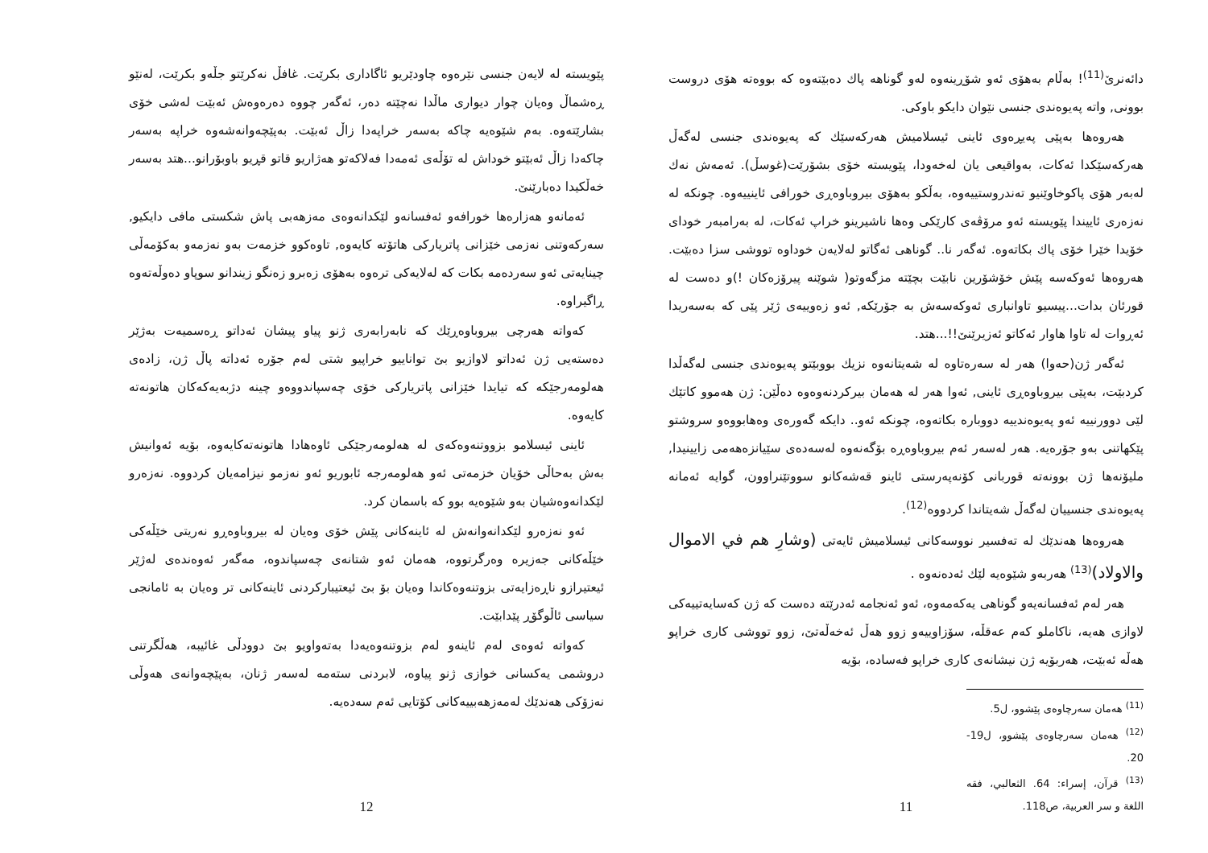دائەنرێ<sup>(11)</sup>! بەڵام بەهۆی ئەو شۆڕینەوە لەو گوناهە پاك دەبێتەوە كە بووەتە هۆی دروست بوونی, واتە پەیوەندی جنسی نێوان دایكو باوكی.
هەروەها بەپێی پەیڕەوی ئاینی ئیسلامیش هەركەسێك كە پەیوەندی جنسی لەگەڵ هەركەسێكدا ئەكات، بەواقیعی یان لەخەودا، پێویستە خۆی بشۆرێت(غوسڵ). ئەمەش نەك لەبەر هۆی پاكوخاوێنیو تەندروستییەوە، بەڵكو بەهۆی بیروباوەڕی خورافی ئاینییەوە. چونكە لە نەزەری ئاییندا پێویستە ئەو مرۆڤەی كارێكی وەها ناشیرینو خراپ ئەكات، لە بەرامبەر خودای خۆیدا خێرا خۆی پاك بكاتەوە. ئەگەر نا.. گوناهی ئەگاتو لەلایەن خوداوە تووشی سزا دەبێت. هەروەها ئەوكەسە پێش خۆشۆرین نابێت بچێتە مزگەوتو( شوێنە پیرۆزەكان !)و دەست لە قورئان بدات...پیسیو تاوانباری ئەوكەسەش بە جۆرێكە, ئەو زەوییەی ژێر پێی كە بەسەریدا ئەڕوات لە تاوا هاوار ئەكاتو ئەزیرێنێ!!...هتد.
ئەگەر ژن(حەوا) هەر لە سەرەتاوە لە شەیتانەوە نزیك بووبێتو پەیوەندی جنسی لەگەڵدا كردبێت، بەپێی بیروباوەڕی ئاینی, ئەوا هەر لە هەمان بیركردنەوەوە دەڵێن: ژن هەموو كاتێك لێی دوورنییە ئەو پەیوەندییە دووبارە بكاتەوە، چونكە ئەو.. دایكە گەورەی وەهابووەو سروشتو پێكهاتنی بەو جۆرەیە. هەر لەسەر ئەم بیروباوەڕە بۆگەنەوە لەسەدەی سێیانزەهەمی زایینیدا, ملیۆنەها ژن بوونەتە قوربانی كۆنەپەرستی ئاینو قەشەكانو سووتێنراوون، گوایە ئەمانە پەیوەندی جنسییان لەگەڵ شەیتاندا كردووە<sup>(12)</sup>.
هەروەها هەندێك لە تەفسیر نووسەكانی ئیسلامیش ئایەتی (وشارِ هم في الاموال والاولاد)<sup>(13)</sup> هەربەو شێوەیە لێك ئەدەنەوە .
هەر لەم ئەفسانەیەو گوناهی یەكەمەوە، ئەو ئەنجامە ئەدرێتە دەست كە ژن كەسایەتییەكی لاوازی هەیە، ناكاملو كەم عەقڵە، سۆزاوییەو زوو هەڵ ئەخەڵەتێ، زوو تووشی كاری خراپو هەڵە ئەبێت، هەربۆیە ژن نیشانەی كاری خراپو فەسادە، بۆیە
<sup>(11)</sup> هەمان سەرچاوەی پێشوو، ل5.
<sup>(12)</sup> هەمان سەرچاوەی پێشوو، ل19-20.
<sup>(13)</sup> قرآن، إسراء: 64. الثعالبي، فقه اللغة و سر العربية، ص118.
11
پێویستە لە لایەن جنسی نێرەوە چاودێریو ئاگاداری بكرێت. غافڵ نەكرێتو جڵەو بكرێت، لەنێو ڕەشماڵ وەیان چوار دیواری ماڵدا نەچێتە دەر، ئەگەر چووە دەرەوەش ئەبێت لەشی خۆی بشارێتەوە. بەم شێوەیە چاكە بەسەر خراپەدا زاڵ ئەبێت. بەپێچەوانەشەوە خراپە بەسەر چاكەدا زاڵ ئەبێتو خوداش لە تۆڵەی ئەمەدا فەلاكەتو هەژاریو قاتو قڕیو باوبۆرانو...هتد بەسەر خەڵكیدا دەبارێنێ.
ئەمانەو هەزارەها خورافەو ئەفسانەو لێكدانەوەی مەزهەبی پاش شكستی مافی دایكیو, سەركەوتنی نەزمی خێزانی پاتریاركی هاتۆتە كایەوە, تاوەكوو خزمەت بەو نەزمەو بەكۆمەڵی چینایەتی ئەو سەردەمە بكات كە لەلایەكی ترەوە بەهۆی زەبرو زەنگو زیندانو سوپاو دەوڵەتەوە ڕاگیراوە.
كەواتە هەرچی بیروباوەڕێك كە نابەرابەری ژنو پیاو پیشان ئەداتو ڕەسمیەت بەژێر دەستەیی ژن ئەداتو لاوازیو بێ توانایيو خراپیو شتی لەم جۆرە ئەداتە پاڵ ژن، زادەی هەلومەرجێكە كە تیایدا خێزانی پاتریاركی خۆی چەسپاندووەو چینە دژبەیەكەكان هاتونەتە كایەوە.
ئاینی ئیسلامو بزووتنەوەكەی لە هەلومەرجێكی ئاوەهادا هاتونەتەكایەوە، بۆیە ئەوانیش بەش بەحاڵی خۆیان خزمەتی ئەو هەلومەرجە ئابوریو ئەو نەزمو نیزامەیان كردووە. نەزەرو لێكدانەوەشیان بەو شێوەیە بوو كە باسمان كرد.
ئەو نەزەرو لێكدانەوانەش لە ئاینەكانی پێش خۆی وەیان لە بیروباوەڕو نەریتی خێڵەكی خێڵەكانی جەزیرە وەرگرتووە، هەمان ئەو شتانەی چەسپاندوە، مەگەر ئەوەندەی لەژێر ئیعتیرازو ناڕەزایەتی بزوتنەوەكاندا وەیان بۆ بێ ئیعتیباركردنی ئاینەكانی تر وەیان بە ئامانجی سیاسی ئاڵوگۆڕ پێدابێت.
كەواتە ئەوەی لەم ئاینەو لەم بزوتنەوەیەدا بەتەواویو بێ دوودڵی غائیبە، هەڵگرتنی دروشمی یەكسانی خوازی ژنو پیاوە، لابردنی ستەمە لەسەر ژنان، بەپێچەوانەی هەوڵی نەزۆكی هەندێك لەمەزهەبییەكانی كۆتایی ئەم سەدەیە.
12